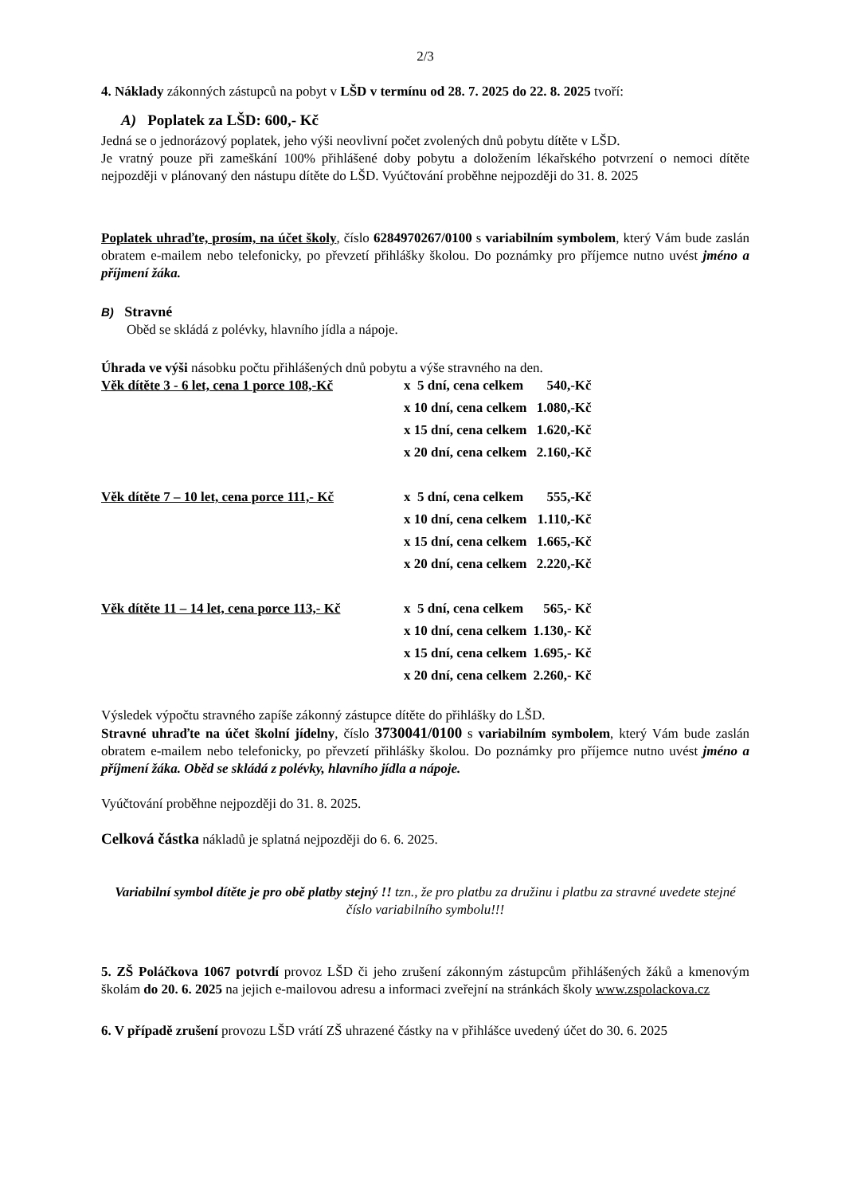2/3
4. Náklady zákonných zástupců na pobyt v LŠD v termínu od 28. 7. 2025 do 22. 8. 2025 tvoří:
A) Poplatek za LŠD: 600,- Kč
Jedná se o jednorázový poplatek, jeho výši neovlivní počet zvolených dnů pobytu dítěte v LŠD.
Je vratný pouze při zameškání 100% přihlášené doby pobytu a doložením lékařského potvrzení o nemoci dítěte nejpozději v plánovaný den nástupu dítěte do LŠD. Vyúčtování proběhne nejpozději do 31. 8. 2025
Poplatek uhraďte, prosím, na účet školy, číslo 6284970267/0100 s variabilním symbolem, který Vám bude zaslán obratem e-mailem nebo telefonicky, po převzetí přihlášky školou. Do poznámky pro příjemce nutno uvést jméno a příjmení žáka.
B) Stravné
Oběd se skládá z polévky, hlavního jídla a nápoje.
Úhrada ve výši násobku počtu přihlášených dnů pobytu a výše stravného na den.
| Věk dítěte 3 - 6 let, cena 1 porce 108,-Kč | x 5 dní, cena celkem | 540,-Kč |
| | x 10 dní, cena celkem | 1.080,-Kč |
| | x 15 dní, cena celkem | 1.620,-Kč |
| | x 20 dní, cena celkem | 2.160,-Kč |
| Věk dítěte 7 – 10 let, cena porce 111,- Kč | x 5 dní, cena celkem | 555,-Kč |
| | x 10 dní, cena celkem | 1.110,-Kč |
| | x 15 dní, cena celkem | 1.665,-Kč |
| | x 20 dní, cena celkem | 2.220,-Kč |
| Věk dítěte 11 – 14 let, cena porce 113,- Kč | x 5 dní, cena celkem | 565,- Kč |
| | x 10 dní, cena celkem | 1.130,- Kč |
| | x 15 dní, cena celkem | 1.695,- Kč |
| | x 20 dní, cena celkem | 2.260,- Kč |
Výsledek výpočtu stravného zapíše zákonný zástupce dítěte do přihlášky do LŠD.
Stravné uhraďte na účet školní jídelny, číslo 3730041/0100 s variabilním symbolem, který Vám bude zaslán obratem e-mailem nebo telefonicky, po převzetí přihlášky školou. Do poznámky pro příjemce nutno uvést jméno a příjmení žáka. Oběd se skládá z polévky, hlavního jídla a nápoje.
Vyúčtování proběhne nejpozději do 31. 8. 2025.
Celková částka nákladů je splatná nejpozději do 6. 6. 2025.
Variabilní symbol dítěte je pro obě platby stejný !! tzn., že pro platbu za družinu i platbu za stravné uvedete stejné číslo variabilního symbolu!!!
5. ZŠ Poláčkova 1067 potvrdí provoz LŠD či jeho zrušení zákonným zástupcům přihlášených žáků a kmenovým školám do 20. 6. 2025 na jejich e-mailovou adresu a informaci zveřejní na stránkách školy www.zspolackova.cz
6. V případě zrušení provozu LŠD vrátí ZŠ uhrazené částky na v přihlášce uvedený účet do 30. 6. 2025